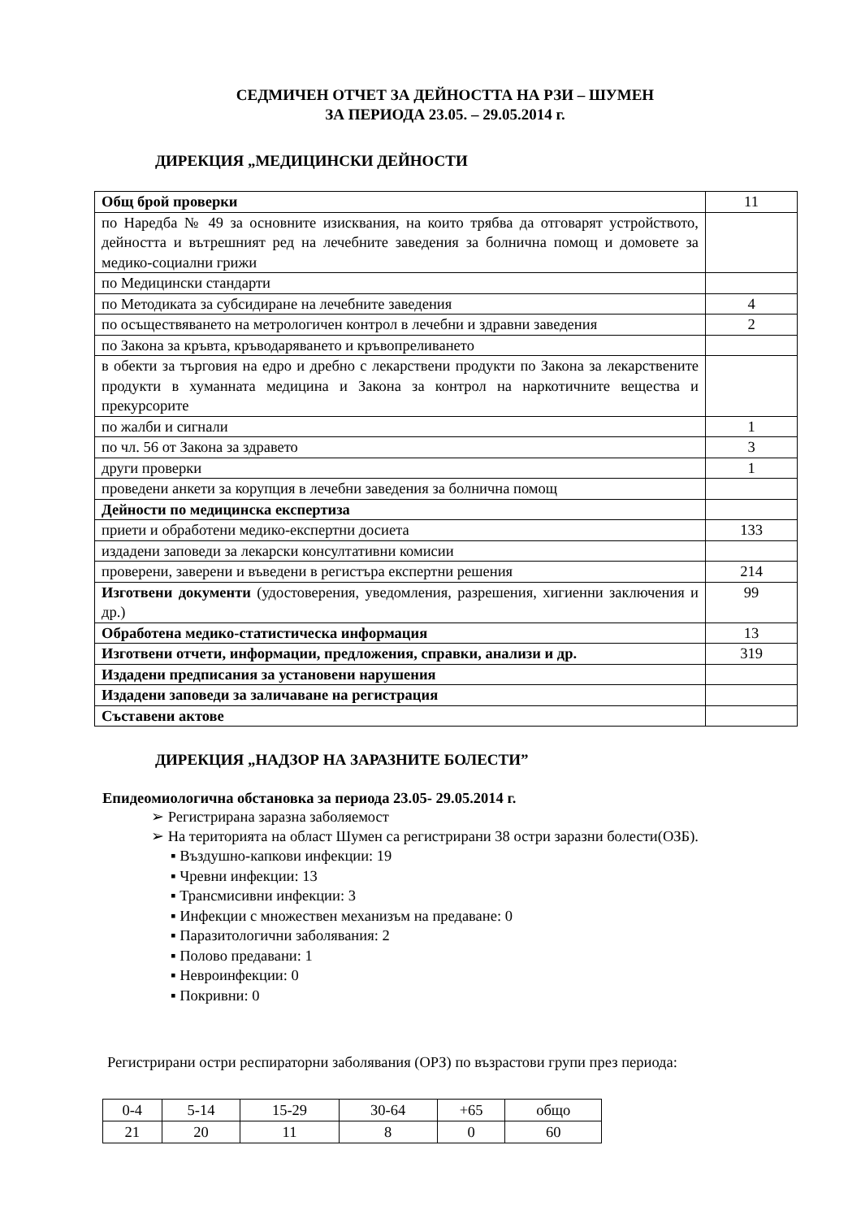СЕДМИЧЕН ОТЧЕТ ЗА ДЕЙНОСТТА НА РЗИ – ШУМЕН
ЗА ПЕРИОДА 23.05. – 29.05.2014 г.
ДИРЕКЦИЯ „МЕДИЦИНСКИ ДЕЙНОСТИ
| Общ брой проверки | 11 |
| по Наредба № 49 за основните изисквания, на които трябва да отговарят устройството, дейността и вътрешният ред на лечебните заведения за болнична помощ и домовете за медико-социални грижи | |
| по Медицински стандарти | |
| по Методиката за субсидиране на лечебните заведения | 4 |
| по осъществяването на метрологичен контрол в лечебни и здравни заведения | 2 |
| по Закона за кръвта, кръводаряването и кръвопреливането | |
| в обекти за търговия на едро и дребно с лекарствени продукти по Закона за лекарствените продукти в хуманната медицина и Закона за контрол на наркотичните вещества и прекурсорите | |
| по жалби и сигнали | 1 |
| по чл. 56 от Закона за здравето | 3 |
| други проверки | 1 |
| проведени анкети за корупция в лечебни заведения за болнична помощ | |
| Дейности по медицинска експертиза | |
| приети и обработени медико-експертни досиета | 133 |
| издадени заповеди за лекарски консултативни комисии | |
| проверени, заверени и въведени в регистъра експертни решения | 214 |
| Изготвени документи (удостоверения, уведомления, разрешения, хигиенни заключения и др.) | 99 |
| Обработена медико-статистическа информация | 13 |
| Изготвени отчети, информации, предложения, справки, анализи и др. | 319 |
| Издадени предписания за установени нарушения | |
| Издадени заповеди за заличаване на регистрация | |
| Съставени актове | |
ДИРЕКЦИЯ „НАДЗОР НА ЗАРАЗНИТЕ БОЛЕСТИ”
Епидеомиологична обстановка за периода 23.05- 29.05.2014 г.
➢ Регистрирана заразна заболяемост
➢ На територията на област Шумен са регистрирани 38 остри заразни болести(ОЗБ).
▪ Въздушно-капкови инфекции: 19
▪ Чревни инфекции: 13
▪ Трансмисивни инфекции: 3
▪ Инфекции с множествен механизъм на предаване: 0
▪ Паразитологични заболявания: 2
▪ Полово предавани: 1
▪ Невроинфекции: 0
▪ Покривни: 0
Регистрирани остри респираторни заболявания (ОРЗ) по възрастови групи през периода:
| 0-4 | 5-14 | 15-29 | 30-64 | +65 | общо |
| 21 | 20 | 11 | 8 | 0 | 60 |